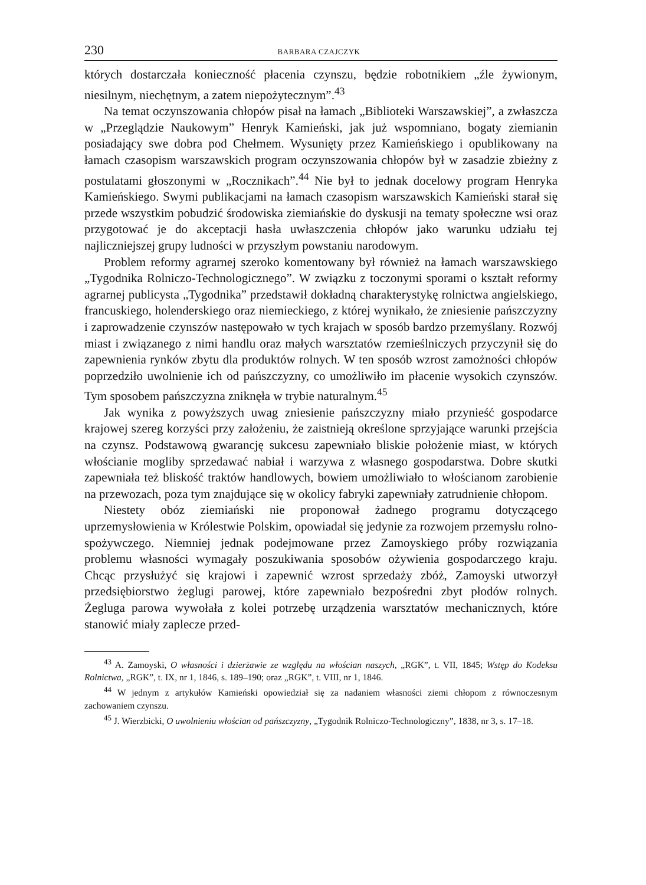230 BARBARA CZAJCZYK
których dostarczała konieczność płacenia czynszu, będzie robotnikiem „źle żywionym, niesilnym, niechętnym, a zatem niepożytecznym”.<sup>43</sup>
Na temat oczynszowania chłopów pisał na łamach „Biblioteki Warszawskiej”, a zwłaszcza w „Przeglądzie Naukowym” Henryk Kamieński, jak już wspomniano, bogaty ziemianin posiadający swe dobra pod Chełmem. Wysunięty przez Kamieńskiego i opublikowany na łamach czasopism warszawskich program oczynszowania chłopów był w zasadzie zbieżny z postulatami głoszonymi w „Rocznikach”.<sup>44</sup> Nie był to jednak docelowy program Henryka Kamieńskiego. Swymi publikacjami na łamach czasopism warszawskich Kamieński starał się przede wszystkim pobudzić środowiska ziemiańskie do dyskusji na tematy społeczne wsi oraz przygotować je do akceptacji hasła uwłaszczenia chłopów jako warunku udziału tej najliczniejszej grupy ludności w przyszłym powstaniu narodowym.
Problem reformy agrarnej szeroko komentowany był również na łamach warszawskiego „Tygodnika Rolniczo-Technologicznego”. W związku z toczonymi sporami o kształt reformy agrarnej publicysta „Tygodnika” przedstawił dokładną charakterystykę rolnictwa angielskiego, francuskiego, holenderskiego oraz niemieckiego, z której wynikało, że zniesienie pańszczyzny i zaprowadzenie czynszów następowało w tych krajach w sposób bardzo przemyślany. Rozwój miast i związanego z nimi handlu oraz małych warsztatów rzemieślniczych przyczynił się do zapewnienia rynków zbytu dla produktów rolnych. W ten sposób wzrost zamożności chłopów poprzedziło uwolnienie ich od pańszczyzny, co umożliwiło im płacenie wysokich czynszów. Tym sposobem pańszczyzna zniknęła w trybie naturalnym.<sup>45</sup>
Jak wynika z powyższych uwag zniesienie pańszczyzny miało przynieść gospodarce krajowej szereg korzyści przy założeniu, że zaistnieją określone sprzyjające warunki przejścia na czynsz. Podstawową gwarancję sukcesu zapewniało bliskie położenie miast, w których włościanie mogliby sprzedawać nabiał i warzywa z własnego gospodarstwa. Dobre skutki zapewniała też bliskość traktów handlowych, bowiem umożliwiało to włościanom zarobienie na przewozach, poza tym znajdujące się w okolicy fabryki zapewniały zatrudnienie chłopom.
Niestety obóz ziemiański nie proponował żadnego programu dotyczącego uprzemysłowienia w Królestwie Polskim, opowiadał się jedynie za rozwojem przemysłu rolno-spożywczego. Niemniej jednak podejmowane przez Zamoyskiego próby rozwiązania problemu własności wymagały poszukiwania sposobów ożywienia gospodarczego kraju. Chcąc przysłużyć się krajowi i zapewnić wzrost sprzedaży zbóż, Zamoyski utworzył przedsiębiorstwo żeglugi parowej, które zapewniało bezpośredni zbyt płodów rolnych. Żegluga parowa wywołała z kolei potrzebę urządzenia warsztatów mechanicznych, które stanowić miały zaplecze przed-
<sup>43</sup> A. Zamoyski, O własności i dzierżawie ze względu na włościan naszych, „RGK”, t. VII, 1845; Wstęp do Kodeksu Rolnictwa, „RGK”, t. IX, nr 1, 1846, s. 189–190; oraz „RGK”, t. VIII, nr 1, 1846.
<sup>44</sup> W jednym z artykułów Kamieński opowiedział się za nadaniem własności ziemi chłopom z równoczesnym zachowaniem czynszu.
<sup>45</sup> J. Wierzbicki, O uwolnieniu włościan od pańszczyzny, „Tygodnik Rolniczo-Technologiczny”, 1838, nr 3, s. 17–18.